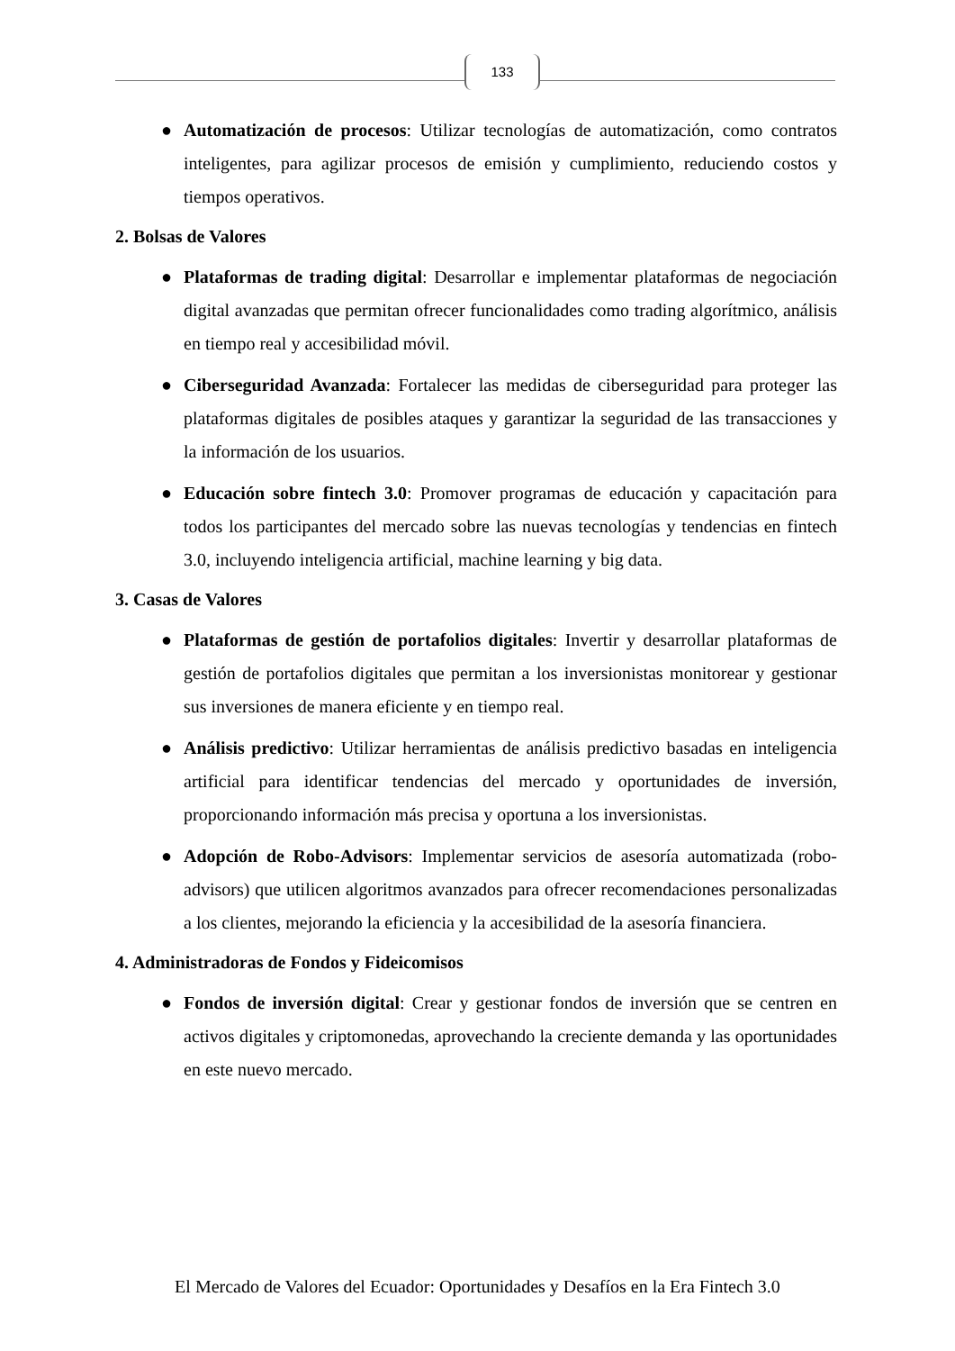133
● Automatización de procesos: Utilizar tecnologías de automatización, como contratos inteligentes, para agilizar procesos de emisión y cumplimiento, reduciendo costos y tiempos operativos.
2. Bolsas de Valores
● Plataformas de trading digital: Desarrollar e implementar plataformas de negociación digital avanzadas que permitan ofrecer funcionalidades como trading algorítmico, análisis en tiempo real y accesibilidad móvil.
● Ciberseguridad Avanzada: Fortalecer las medidas de ciberseguridad para proteger las plataformas digitales de posibles ataques y garantizar la seguridad de las transacciones y la información de los usuarios.
● Educación sobre fintech 3.0: Promover programas de educación y capacitación para todos los participantes del mercado sobre las nuevas tecnologías y tendencias en fintech 3.0, incluyendo inteligencia artificial, machine learning y big data.
3. Casas de Valores
● Plataformas de gestión de portafolios digitales: Invertir y desarrollar plataformas de gestión de portafolios digitales que permitan a los inversionistas monitorear y gestionar sus inversiones de manera eficiente y en tiempo real.
● Análisis predictivo: Utilizar herramientas de análisis predictivo basadas en inteligencia artificial para identificar tendencias del mercado y oportunidades de inversión, proporcionando información más precisa y oportuna a los inversionistas.
● Adopción de Robo-Advisors: Implementar servicios de asesoría automatizada (robo-advisors) que utilicen algoritmos avanzados para ofrecer recomendaciones personalizadas a los clientes, mejorando la eficiencia y la accesibilidad de la asesoría financiera.
4. Administradoras de Fondos y Fideicomisos
● Fondos de inversión digital: Crear y gestionar fondos de inversión que se centren en activos digitales y criptomonedas, aprovechando la creciente demanda y las oportunidades en este nuevo mercado.
El Mercado de Valores del Ecuador: Oportunidades y Desafíos en la Era Fintech 3.0